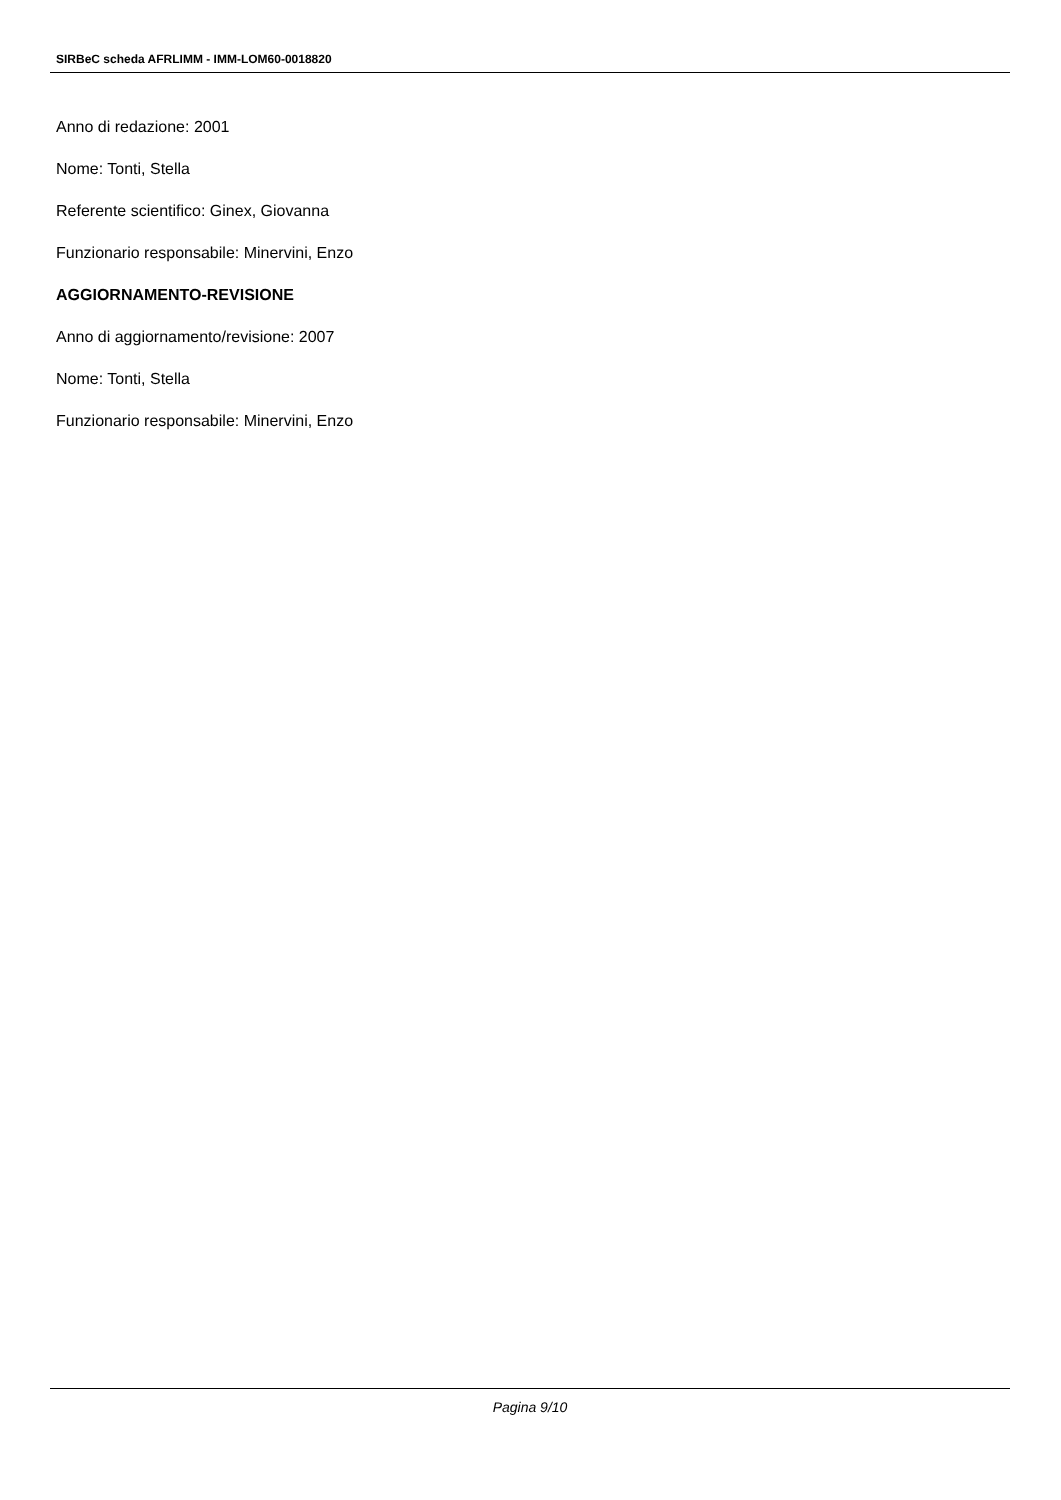SIRBeC scheda AFRLIMM - IMM-LOM60-0018820
Anno di redazione: 2001
Nome: Tonti, Stella
Referente scientifico: Ginex, Giovanna
Funzionario responsabile: Minervini, Enzo
AGGIORNAMENTO-REVISIONE
Anno di aggiornamento/revisione: 2007
Nome: Tonti, Stella
Funzionario responsabile: Minervini, Enzo
Pagina 9/10